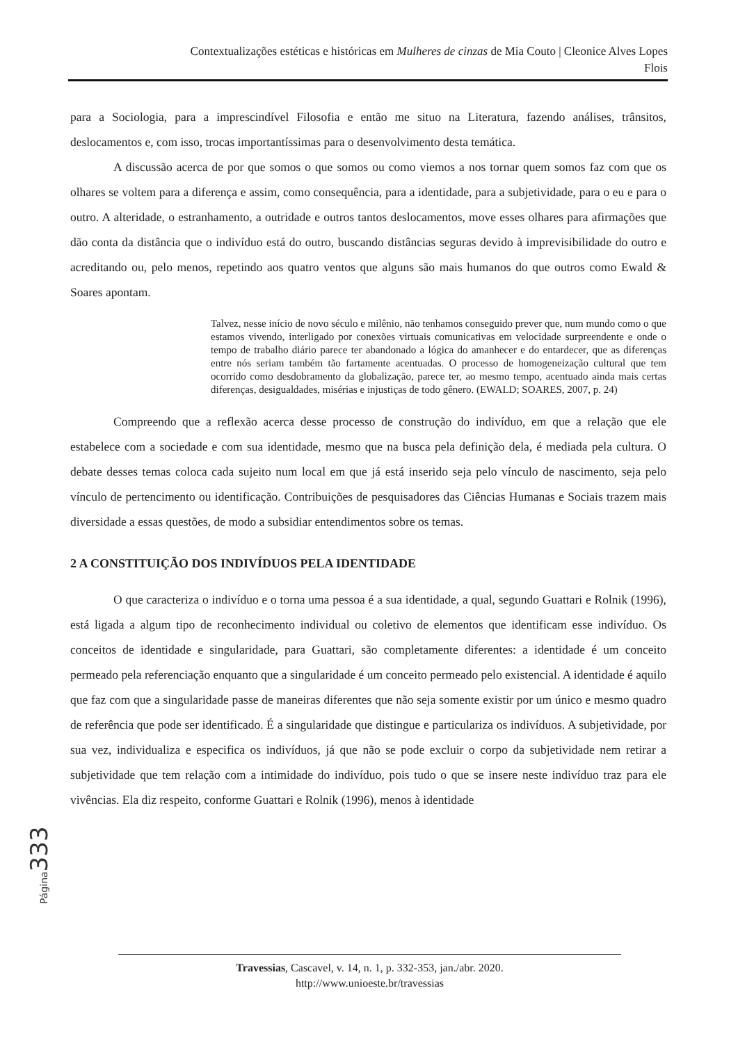Contextualizações estéticas e históricas em Mulheres de cinzas de Mia Couto | Cleonice Alves Lopes
Flois
para a Sociologia, para a imprescindível Filosofia e então me situo na Literatura, fazendo análises, trânsitos, deslocamentos e, com isso, trocas importantíssimas para o desenvolvimento desta temática.
A discussão acerca de por que somos o que somos ou como viemos a nos tornar quem somos faz com que os olhares se voltem para a diferença e assim, como consequência, para a identidade, para a subjetividade, para o eu e para o outro. A alteridade, o estranhamento, a outridade e outros tantos deslocamentos, move esses olhares para afirmações que dão conta da distância que o indivíduo está do outro, buscando distâncias seguras devido à imprevisibilidade do outro e acreditando ou, pelo menos, repetindo aos quatro ventos que alguns são mais humanos do que outros como Ewald & Soares apontam.
Talvez, nesse início de novo século e milênio, não tenhamos conseguido prever que, num mundo como o que estamos vivendo, interligado por conexões virtuais comunicativas em velocidade surpreendente e onde o tempo de trabalho diário parece ter abandonado a lógica do amanhecer e do entardecer, que as diferenças entre nós seriam também tão fartamente acentuadas. O processo de homogeneização cultural que tem ocorrido como desdobramento da globalização, parece ter, ao mesmo tempo, acentuado ainda mais certas diferenças, desigualdades, misérias e injustiças de todo gênero. (EWALD; SOARES, 2007, p. 24)
Compreendo que a reflexão acerca desse processo de construção do indivíduo, em que a relação que ele estabelece com a sociedade e com sua identidade, mesmo que na busca pela definição dela, é mediada pela cultura. O debate desses temas coloca cada sujeito num local em que já está inserido seja pelo vínculo de nascimento, seja pelo vínculo de pertencimento ou identificação. Contribuições de pesquisadores das Ciências Humanas e Sociais trazem mais diversidade a essas questões, de modo a subsidiar entendimentos sobre os temas.
2 A CONSTITUIÇÃO DOS INDIVÍDUOS PELA IDENTIDADE
O que caracteriza o indivíduo e o torna uma pessoa é a sua identidade, a qual, segundo Guattari e Rolnik (1996), está ligada a algum tipo de reconhecimento individual ou coletivo de elementos que identificam esse indivíduo. Os conceitos de identidade e singularidade, para Guattari, são completamente diferentes: a identidade é um conceito permeado pela referenciação enquanto que a singularidade é um conceito permeado pelo existencial. A identidade é aquilo que faz com que a singularidade passe de maneiras diferentes que não seja somente existir por um único e mesmo quadro de referência que pode ser identificado. É a singularidade que distingue e particulariza os indivíduos. A subjetividade, por sua vez, individualiza e especifica os indivíduos, já que não se pode excluir o corpo da subjetividade nem retirar a subjetividade que tem relação com a intimidade do indivíduo, pois tudo o que se insere neste indivíduo traz para ele vivências. Ela diz respeito, conforme Guattari e Rolnik (1996), menos à identidade
Página 333
Travessias, Cascavel, v. 14, n. 1, p. 332-353, jan./abr. 2020.
http://www.unioeste.br/travessias